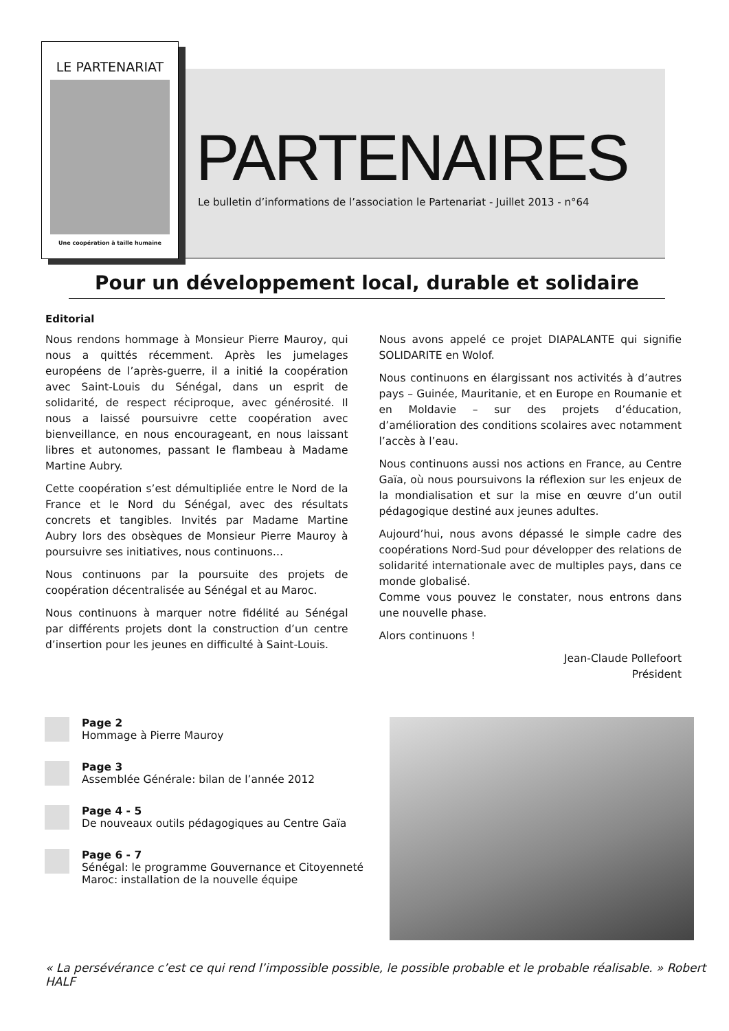LE PARTENARIAT
Une coopération à taille humaine
PARTENAIRES
Le bulletin d’informations de l’association le Partenariat - Juillet 2013 - n°64
Pour un développement local, durable et solidaire
Editorial
Nous rendons hommage à Monsieur Pierre Mauroy, qui nous a quittés récemment. Après les jumelages européens de l’après-guerre, il a initié la coopération avec Saint-Louis du Sénégal, dans un esprit de solidarité, de respect réciproque, avec générosité. Il nous a laissé poursuivre cette coopération avec bienveillance, en nous encourageant, en nous laissant libres et autonomes, passant le flambeau à Madame Martine Aubry.
Cette coopération s’est démultipliée entre le Nord de la France et le Nord du Sénégal, avec des résultats concrets et tangibles. Invités par Madame Martine Aubry lors des obsèques de Monsieur Pierre Mauroy à poursuivre ses initiatives, nous continuons…
Nous continuons par la poursuite des projets de coopération décentralisée au Sénégal et au Maroc.
Nous continuons à marquer notre fidélité au Sénégal par différents projets dont la construction d’un centre d’insertion pour les jeunes en difficulté à Saint-Louis.
Nous avons appelé ce projet DIAPALANTE qui signifie SOLIDARITE en Wolof.
Nous continuons en élargissant nos activités à d’autres pays – Guinée, Mauritanie, et en Europe en Roumanie et en Moldavie – sur des projets d’éducation, d’amélioration des conditions scolaires avec notamment l’accès à l’eau.
Nous continuons aussi nos actions en France, au Centre Gaïa, où nous poursuivons la réflexion sur les enjeux de la mondialisation et sur la mise en œuvre d’un outil pédagogique destiné aux jeunes adultes.
Aujourd’hui, nous avons dépassé le simple cadre des coopérations Nord-Sud pour développer des relations de solidarité internationale avec de multiples pays, dans ce monde globalisé.
Comme vous pouvez le constater, nous entrons dans une nouvelle phase.
Alors continuons !
Jean-Claude Pollefoort
Président
Page 2
Hommage à Pierre Mauroy
Page 3
Assemblée Générale: bilan de l’année 2012
Page 4 - 5
De nouveaux outils pédagogiques au Centre Gaïa
Page 6 - 7
Sénégal: le programme Gouvernance et Citoyenneté
Maroc: installation de la nouvelle équipe
« La persévérance c’est ce qui rend l’impossible possible, le possible probable et le probable réalisable. » Robert HALF